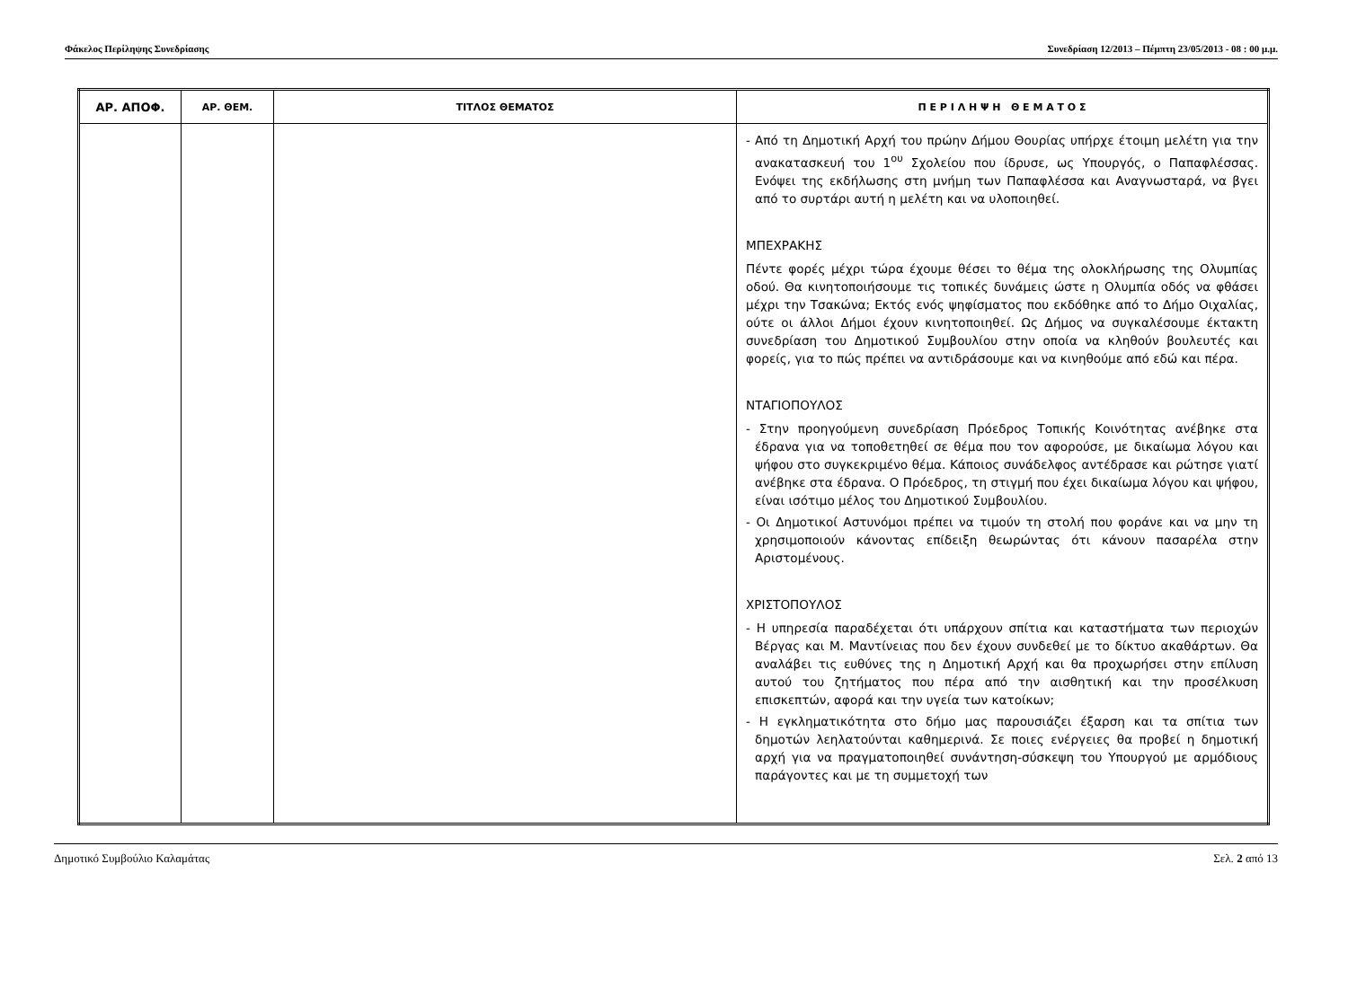Φάκελος Περίληψης Συνεδρίασης Συνεδρίαση 12/2013 – Πέμπτη 23/05/2013 - 08 : 00 μ.μ.
| ΑΡ. ΑΠΟΦ. | ΑΡ. ΘΕΜ. | ΤΙΤΛΟΣ ΘΕΜΑΤΟΣ | Π Ε Ρ Ι Λ Η Ψ Η Θ Ε Μ Α Τ Ο Σ |
| --- | --- | --- | --- |
| | | | - Από τη Δημοτική Αρχή του πρώην Δήμου Θουρίας υπήρχε έτοιμη μελέτη για την ανακατασκευή του 1<sup>ου</sup> Σχολείου που ίδρυσε, ως Υπουργός, ο Παπαφλέσσας. Ενόψει της εκδήλωσης στη μνήμη των Παπαφλέσσα και Αναγνωσταρά, να βγει από το συρτάρι αυτή η μελέτη και να υλοποιηθεί. ΜΠΕΧΡΑΚΗΣ Πέντε φορές μέχρι τώρα έχουμε θέσει το θέμα της ολοκλήρωσης της Ολυμπίας οδού. Θα κινητοποιήσουμε τις τοπικές δυνάμεις ώστε η Ολυμπία οδός να φθάσει μέχρι την Τσακώνα; Εκτός ενός ψηφίσματος που εκδόθηκε από το Δήμο Οιχαλίας, ούτε οι άλλοι Δήμοι έχουν κινητοποιηθεί. Ως Δήμος να συγκαλέσουμε έκτακτη συνεδρίαση του Δημοτικού Συμβουλίου στην οποία να κληθούν βουλευτές και φορείς, για το πώς πρέπει να αντιδράσουμε και να κινηθούμε από εδώ και πέρα. ΝΤΑΓΙΟΠΟΥΛΟΣ - Στην προηγούμενη συνεδρίαση Πρόεδρος Τοπικής Κοινότητας ανέβηκε στα έδρανα για να τοποθετηθεί σε θέμα που τον αφορούσε, με δικαίωμα λόγου και ψήφου στο συγκεκριμένο θέμα. Κάποιος συνάδελφος αντέδρασε και ρώτησε γιατί ανέβηκε στα έδρανα. Ο Πρόεδρος, τη στιγμή που έχει δικαίωμα λόγου και ψήφου, είναι ισότιμο μέλος του Δημοτικού Συμβουλίου. - Οι Δημοτικοί Αστυνόμοι πρέπει να τιμούν τη στολή που φοράνε και να μην τη χρησιμοποιούν κάνοντας επίδειξη θεωρώντας ότι κάνουν πασαρέλα στην Αριστομένους. ΧΡΙΣΤΟΠΟΥΛΟΣ - Η υπηρεσία παραδέχεται ότι υπάρχουν σπίτια και καταστήματα των περιοχών Βέργας και Μ. Μαντίνειας που δεν έχουν συνδεθεί με το δίκτυο ακαθάρτων. Θα αναλάβει τις ευθύνες της η Δημοτική Αρχή και θα προχωρήσει στην επίλυση αυτού του ζητήματος που πέρα από την αισθητική και την προσέλκυση επισκεπτών, αφορά και την υγεία των κατοίκων; - Η εγκληματικότητα στο δήμο μας παρουσιάζει έξαρση και τα σπίτια των δημοτών λεηλατούνται καθημερινά. Σε ποιες ενέργειες θα προβεί η δημοτική αρχή για να πραγματοποιηθεί συνάντηση-σύσκεψη του Υπουργού με αρμόδιους παράγοντες και με τη συμμετοχή των |
Δημοτικό Συμβούλιο Καλαμάτας Σελ. 2 από 13